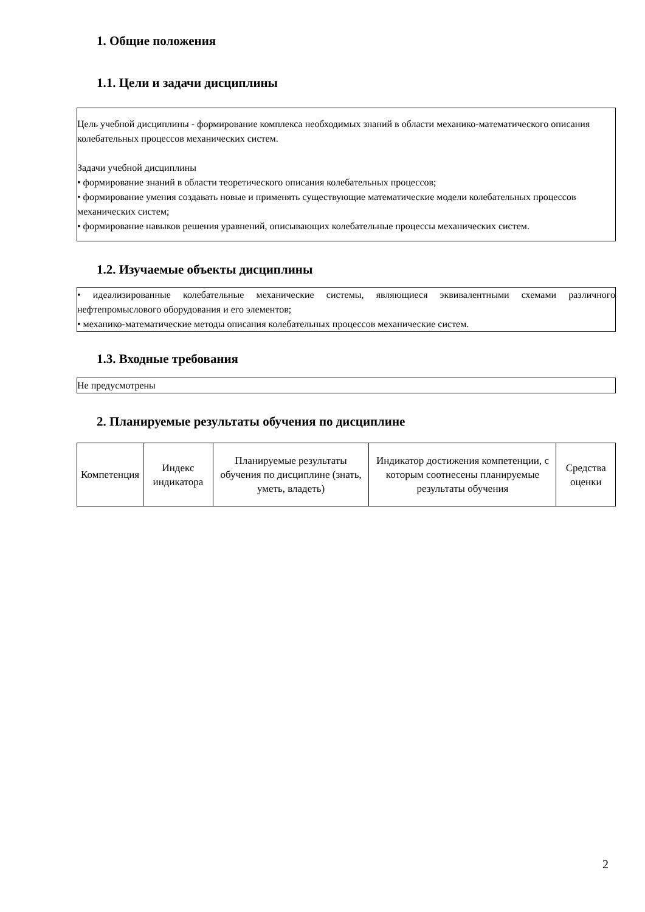1. Общие положения
1.1. Цели и задачи дисциплины
Цель учебной дисциплины - формирование комплекса необходимых знаний в области механико-математического описания колебательных процессов механических систем.
Задачи учебной дисциплины
• формирование знаний в области теоретического описания колебательных процессов;
• формирование умения создавать новые и применять существующие математические модели колебательных процессов механических систем;
• формирование навыков решения уравнений, описывающих колебательные процессы механических систем.
1.2. Изучаемые объекты дисциплины
• идеализированные колебательные механические системы, являющиеся эквивалентными схемами различного нефтепромыслового оборудования и его элементов;
• механико-математические методы описания колебательных процессов механические систем.
1.3. Входные требования
Не предусмотрены
2. Планируемые результаты обучения по дисциплине
| Компетенция | Индекс индикатора | Планируемые результаты обучения по дисциплине (знать, уметь, владеть) | Индикатор достижения компетенции, с которым соотнесены планируемые результаты обучения | Средства оценки |
| --- | --- | --- | --- | --- |
2